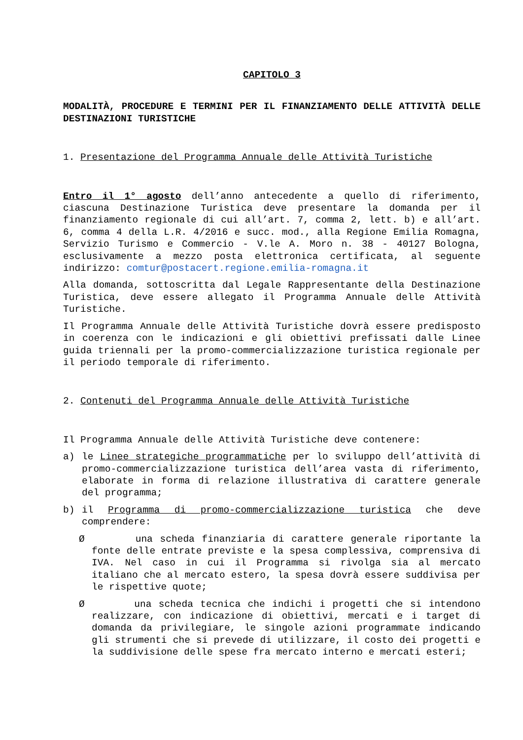CAPITOLO 3
MODALITÀ, PROCEDURE E TERMINI PER IL FINANZIAMENTO DELLE ATTIVITÀ DELLE DESTINAZIONI TURISTICHE
1. Presentazione del Programma Annuale delle Attività Turistiche
Entro il 1° agosto dell’anno antecedente a quello di riferimento, ciascuna Destinazione Turistica deve presentare la domanda per il finanziamento regionale di cui all’art. 7, comma 2, lett. b) e all’art. 6, comma 4 della L.R. 4/2016 e succ. mod., alla Regione Emilia Romagna, Servizio Turismo e Commercio - V.le A. Moro n. 38 - 40127 Bologna, esclusivamente a mezzo posta elettronica certificata, al seguente indirizzo: comtur@postacert.regione.emilia-romagna.it
Alla domanda, sottoscritta dal Legale Rappresentante della Destinazione Turistica, deve essere allegato il Programma Annuale delle Attività Turistiche.
Il Programma Annuale delle Attività Turistiche dovrà essere predisposto in coerenza con le indicazioni e gli obiettivi prefissati dalle Linee guida triennali per la promo-commercializzazione turistica regionale per il periodo temporale di riferimento.
2. Contenuti del Programma Annuale delle Attività Turistiche
Il Programma Annuale delle Attività Turistiche deve contenere:
a) le Linee strategiche programmatiche per lo sviluppo dell’attività di promo-commercializzazione turistica dell’area vasta di riferimento, elaborate in forma di relazione illustrativa di carattere generale del programma;
b) il Programma di promo-commercializzazione turistica che deve comprendere:
Ø una scheda finanziaria di carattere generale riportante la fonte delle entrate previste e la spesa complessiva, comprensiva di IVA. Nel caso in cui il Programma si rivolga sia al mercato italiano che al mercato estero, la spesa dovrà essere suddivisa per le rispettive quote;
Ø una scheda tecnica che indichi i progetti che si intendono realizzare, con indicazione di obiettivi, mercati e i target di domanda da privilegiare, le singole azioni programmate indicando gli strumenti che si prevede di utilizzare, il costo dei progetti e la suddivisione delle spese fra mercato interno e mercati esteri;